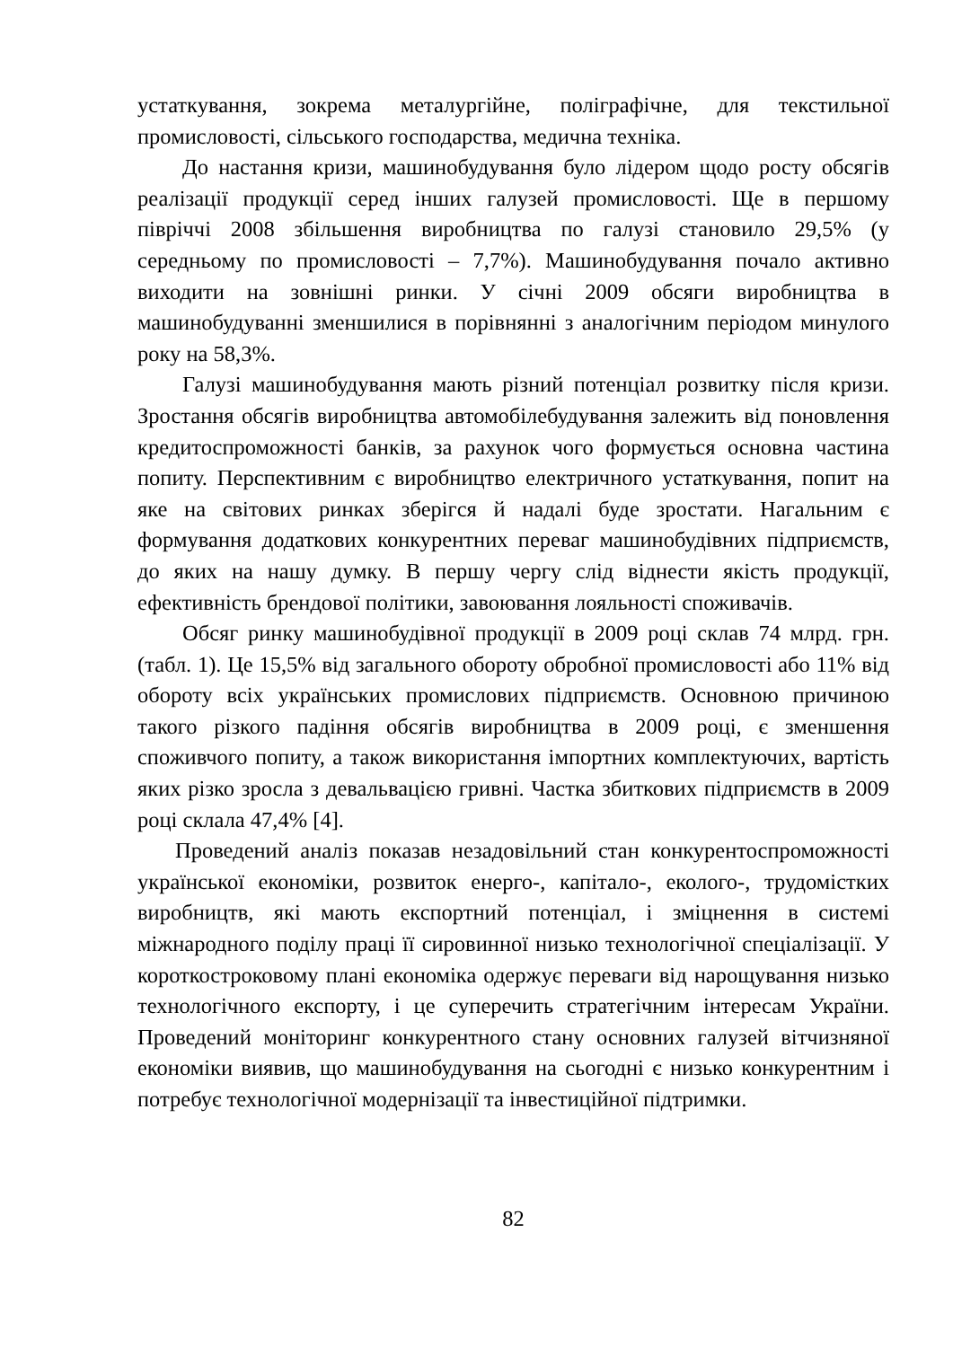устаткування, зокрема металургійне, поліграфічне, для текстильної промисловості, сільського господарства, медична техніка.
До настання кризи, машинобудування було лідером щодо росту обсягів реалізації продукції серед інших галузей промисловості. Ще в першому півріччі 2008 збільшення виробництва по галузі становило 29,5% (у середньому по промисловості – 7,7%). Машинобудування почало активно виходити на зовнішні ринки. У січні 2009 обсяги виробництва в машинобудуванні зменшилися в порівнянні з аналогічним періодом минулого року на 58,3%.
Галузі машинобудування мають різний потенціал розвитку після кризи. Зростання обсягів виробництва автомобілебудування залежить від поновлення кредитоспроможності банків, за рахунок чого формується основна частина попиту. Перспективним є виробництво електричного устаткування, попит на яке на світових ринках зберігся й надалі буде зростати. Нагальним є формування додаткових конкурентних переваг машинобудівних підприємств, до яких на нашу думку. В першу чергу слід віднести якість продукції, ефективність брендової політики, завоювання лояльності споживачів.
Обсяг ринку машинобудівної продукції в 2009 році склав 74 млрд. грн. (табл. 1). Це 15,5% від загального обороту обробної промисловості або 11% від обороту всіх українських промислових підприємств. Основною причиною такого різкого падіння обсягів виробництва в 2009 році, є зменшення споживчого попиту, а також використання імпортних комплектуючих, вартість яких різко зросла з девальвацією гривні. Частка збиткових підприємств в 2009 році склала 47,4% [4].
Проведений аналіз показав незадовільний стан конкурентоспроможності української економіки, розвиток енерго-, капітало-, еколого-, трудомістких виробництв, які мають експортний потенціал, і зміцнення в системі міжнародного поділу праці її сировинної низько технологічної спеціалізації. У короткостроковому плані економіка одержує переваги від нарощування низько технологічного експорту, і це суперечить стратегічним інтересам України. Проведений моніторинг конкурентного стану основних галузей вітчизняної економіки виявив, що машинобудування на сьогодні є низько конкурентним і потребує технологічної модернізації та інвестиційної підтримки.
82